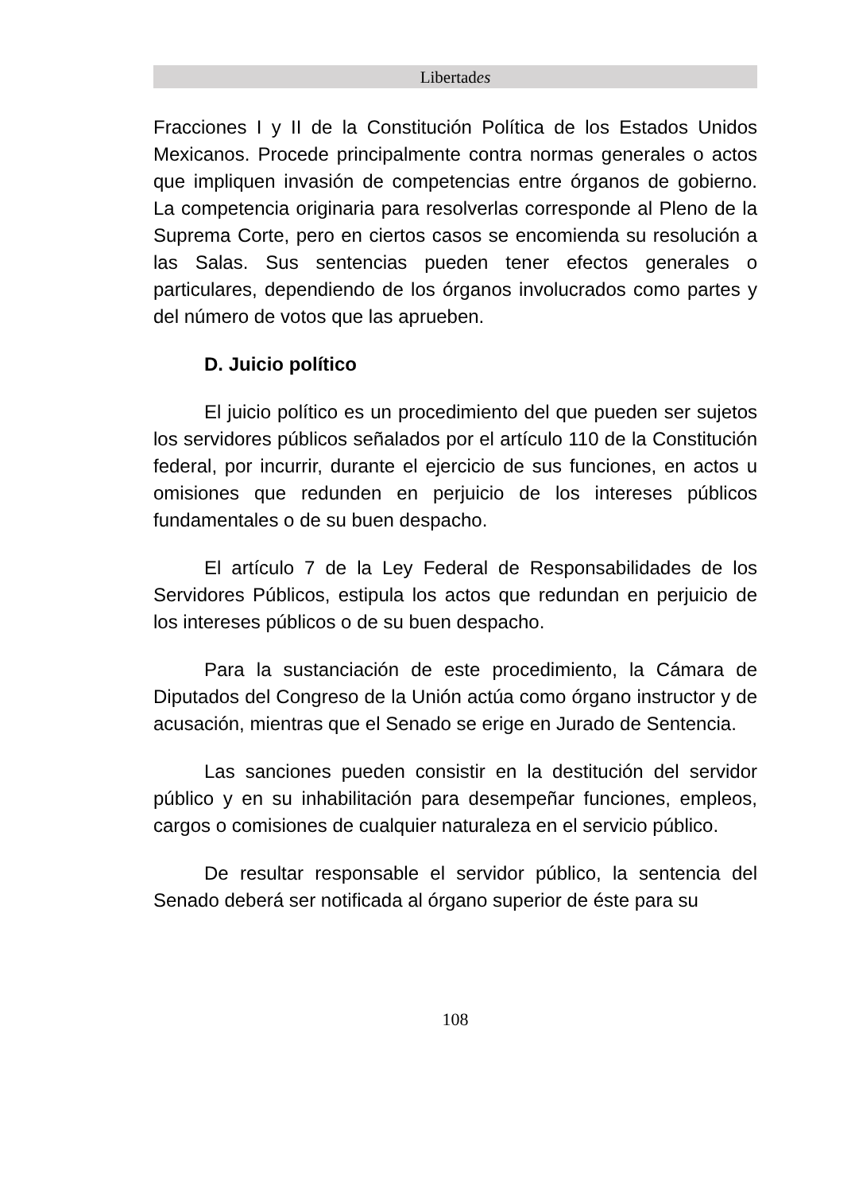Libertades
Fracciones I y II de la Constitución Política de los Estados Unidos Mexicanos. Procede principalmente contra normas generales o actos que impliquen invasión de competencias entre órganos de gobierno. La competencia originaria para resolverlas corresponde al Pleno de la Suprema Corte, pero en ciertos casos se encomienda su resolución a las Salas. Sus sentencias pueden tener efectos generales o particulares, dependiendo de los órganos involucrados como partes y del número de votos que las aprueben.
D. Juicio político
El juicio político es un procedimiento del que pueden ser sujetos los servidores públicos señalados por el artículo 110 de la Constitución federal, por incurrir, durante el ejercicio de sus funciones, en actos u omisiones que redunden en perjuicio de los intereses públicos fundamentales o de su buen despacho.
El artículo 7 de la Ley Federal de Responsabilidades de los Servidores Públicos, estipula los actos que redundan en perjuicio de los intereses públicos o de su buen despacho.
Para la sustanciación de este procedimiento, la Cámara de Diputados del Congreso de la Unión actúa como órgano instructor y de acusación, mientras que el Senado se erige en Jurado de Sentencia.
Las sanciones pueden consistir en la destitución del servidor público y en su inhabilitación para desempeñar funciones, empleos, cargos o comisiones de cualquier naturaleza en el servicio público.
De resultar responsable el servidor público, la sentencia del Senado deberá ser notificada al órgano superior de éste para su
108